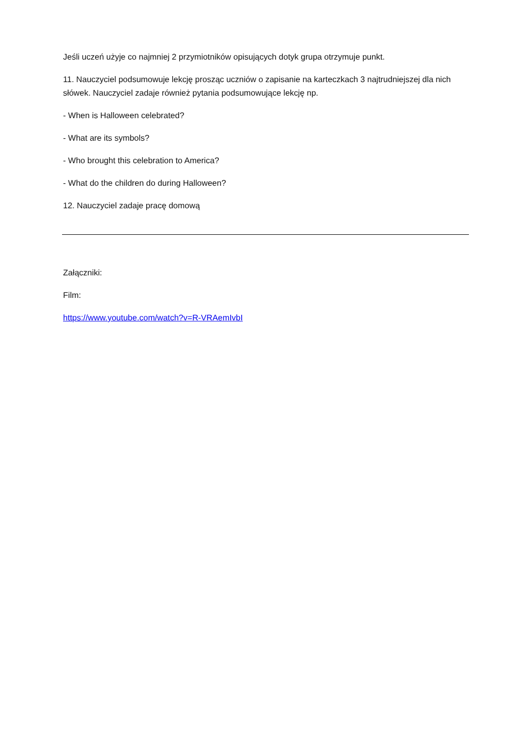Jeśli uczeń użyje co najmniej 2 przymiotników opisujących dotyk grupa otrzymuje punkt.
11. Nauczyciel podsumowuje lekcję prosząc uczniów o zapisanie na karteczkach 3 najtrudniejszej dla nich słówek. Nauczyciel zadaje również pytania podsumowujące lekcję np.
- When is Halloween celebrated?
- What are its symbols?
- Who brought this celebration to America?
- What do the children do during Halloween?
12. Nauczyciel zadaje pracę domową
Załączniki:
Film:
https://www.youtube.com/watch?v=R-VRAemIvbI